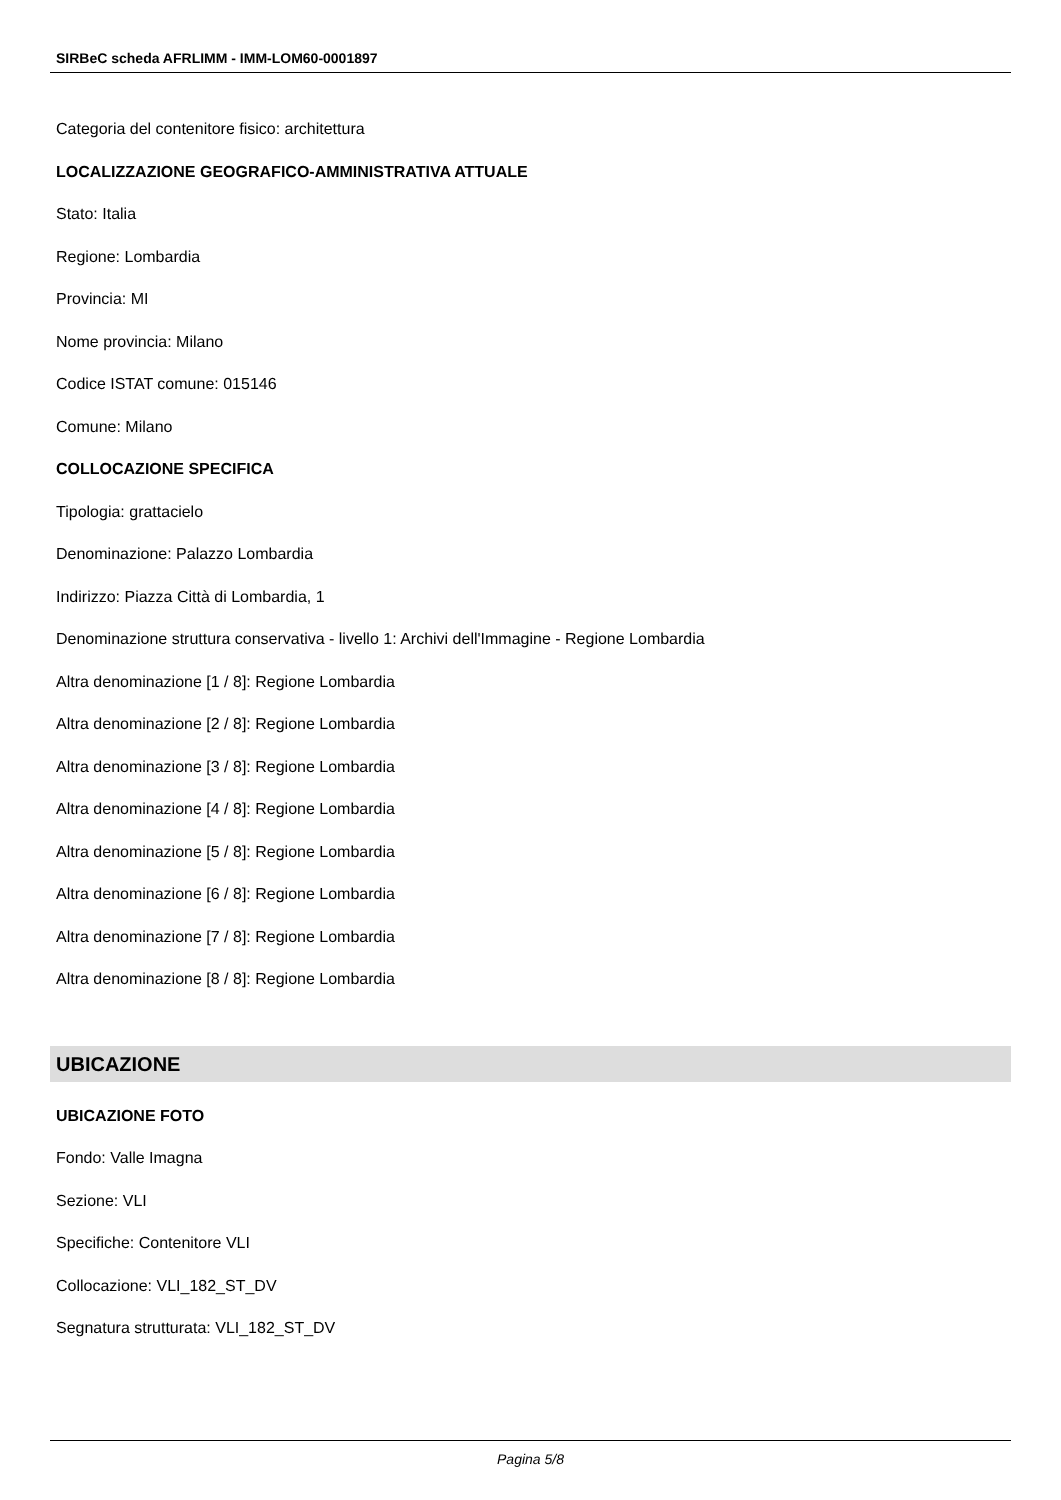SIRBeC scheda AFRLIMM - IMM-LOM60-0001897
Categoria del contenitore fisico: architettura
LOCALIZZAZIONE GEOGRAFICO-AMMINISTRATIVA ATTUALE
Stato: Italia
Regione: Lombardia
Provincia: MI
Nome provincia: Milano
Codice ISTAT comune: 015146
Comune: Milano
COLLOCAZIONE SPECIFICA
Tipologia: grattacielo
Denominazione: Palazzo Lombardia
Indirizzo: Piazza Città di Lombardia, 1
Denominazione struttura conservativa - livello 1: Archivi dell'Immagine - Regione Lombardia
Altra denominazione [1 / 8]: Regione Lombardia
Altra denominazione [2 / 8]: Regione Lombardia
Altra denominazione [3 / 8]: Regione Lombardia
Altra denominazione [4 / 8]: Regione Lombardia
Altra denominazione [5 / 8]: Regione Lombardia
Altra denominazione [6 / 8]: Regione Lombardia
Altra denominazione [7 / 8]: Regione Lombardia
Altra denominazione [8 / 8]: Regione Lombardia
UBICAZIONE
UBICAZIONE FOTO
Fondo: Valle Imagna
Sezione: VLI
Specifiche: Contenitore VLI
Collocazione: VLI_182_ST_DV
Segnatura strutturata: VLI_182_ST_DV
Pagina 5/8